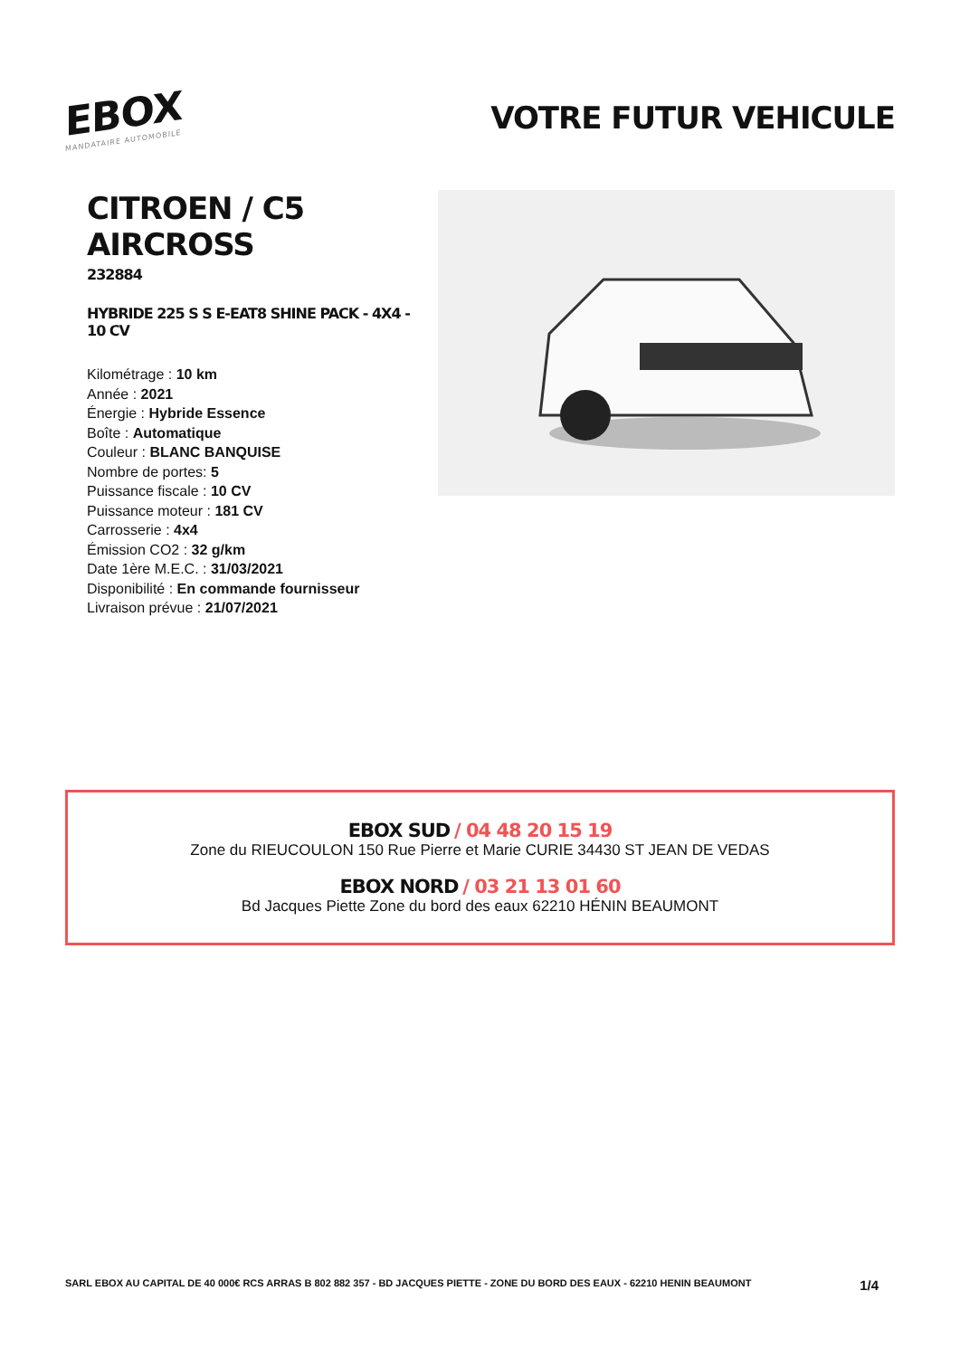EBOX
MANDATAIRE AUTOMOBILE
VOTRE FUTUR VEHICULE
CITROEN / C5 AIRCROSS
232884
HYBRIDE 225 S S E-EAT8 SHINE PACK - 4X4 - 10 CV
Kilométrage : 10 km
Année : 2021
Énergie : Hybride Essence
Boîte : Automatique
Couleur : BLANC BANQUISE
Nombre de portes: 5
Puissance fiscale : 10 CV
Puissance moteur : 181 CV
Carrosserie : 4x4
Émission CO2 : 32 g/km
Date 1ère M.E.C. : 31/03/2021
Disponibilité : En commande fournisseur
Livraison prévue : 21/07/2021
EBOX SUD / 04 48 20 15 19
Zone du RIEUCOULON 150 Rue Pierre et Marie CURIE 34430 ST JEAN DE VEDAS
EBOX NORD / 03 21 13 01 60
Bd Jacques Piette Zone du bord des eaux 62210 HÉNIN BEAUMONT
SARL EBOX AU CAPITAL DE 40 000€ RCS ARRAS B 802 882 357 - BD JACQUES PIETTE - ZONE DU BORD DES EAUX - 62210 HENIN BEAUMONT 1/4